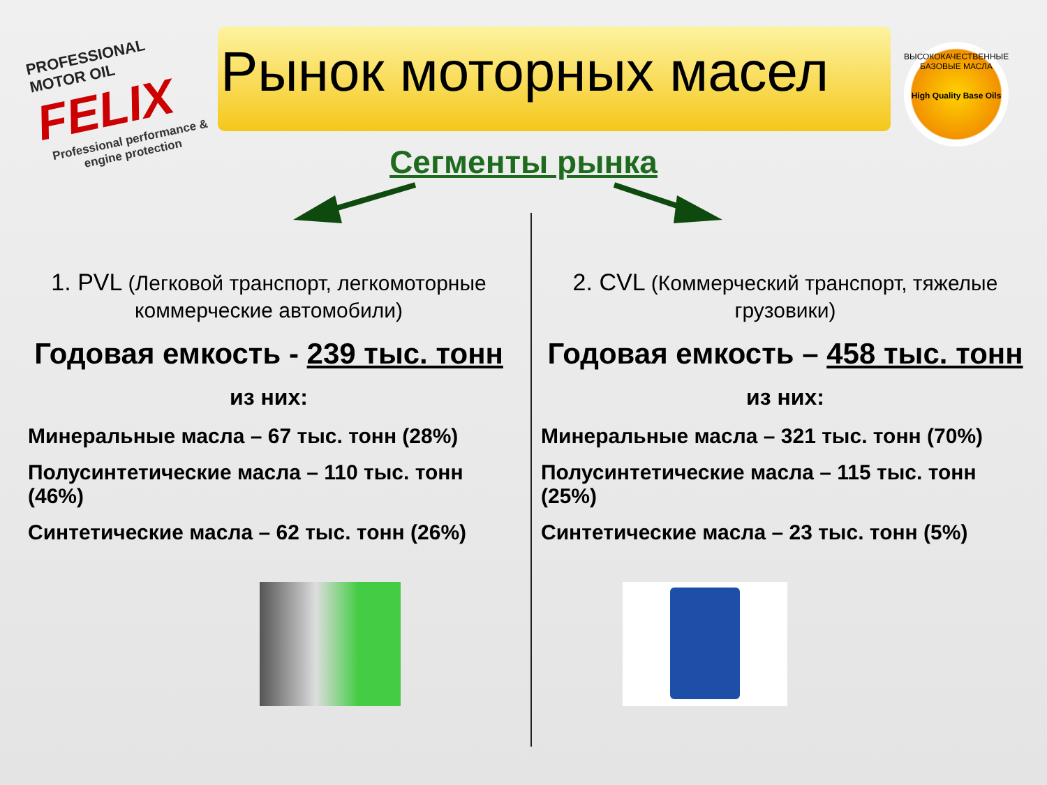PROFESSIONAL MOTOR OIL
FELIX
Professional performance & engine protection
Рынок моторных масел
ВЫСОКОКАЧЕСТВЕННЫЕ БАЗОВЫЕ МАСЛА
High Quality Base Oils
Сегменты рынка
1. PVL (Легковой транспорт, легкомоторные коммерческие автомобили)
Годовая емкость - 239 тыс. тонн
из них:
Минеральные масла – 67 тыс. тонн (28%)
Полусинтетические масла – 110 тыс. тонн (46%)
Синтетические масла – 62 тыс. тонн (26%)
2. CVL (Коммерческий транспорт, тяжелые грузовики)
Годовая емкость – 458 тыс. тонн
из них:
Минеральные масла – 321 тыс. тонн (70%)
Полусинтетические масла – 115 тыс. тонн (25%)
Синтетические масла – 23 тыс. тонн (5%)